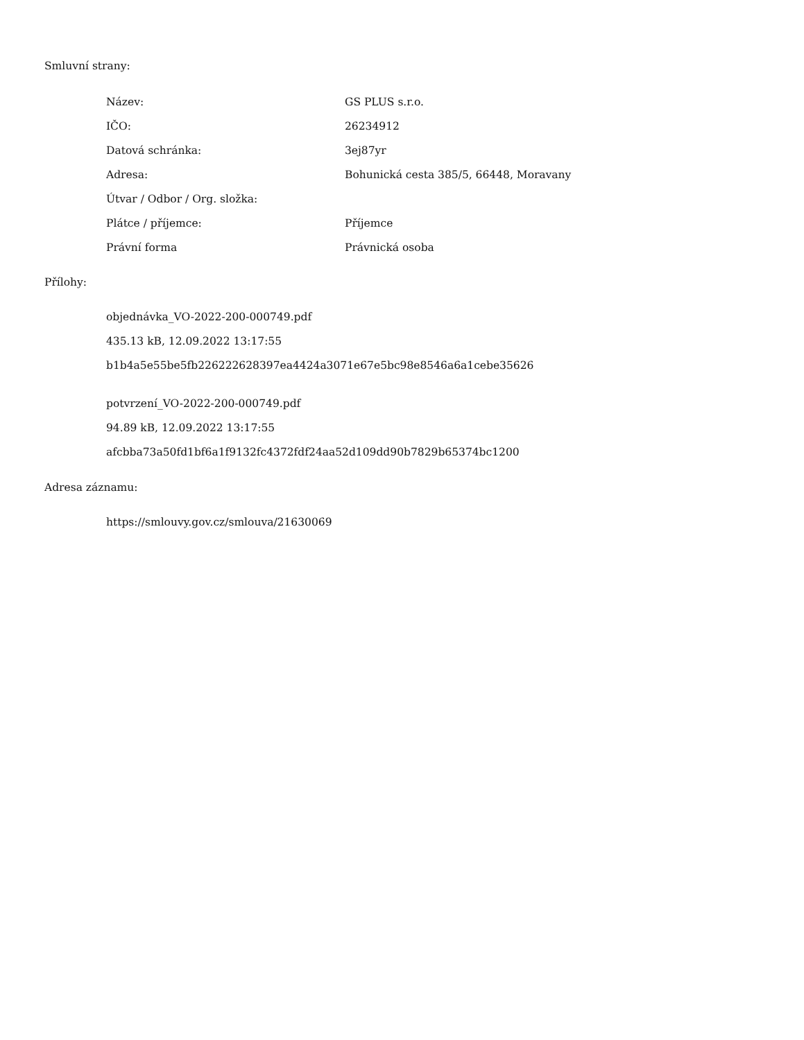Smluvní strany:
| Název: | GS PLUS s.r.o. |
| IČO: | 26234912 |
| Datová schránka: | 3ej87yr |
| Adresa: | Bohunická cesta 385/5, 66448, Moravany |
| Útvar / Odbor / Org. složka: | |
| Plátce / příjemce: | Příjemce |
| Právní forma | Právnická osoba |
Přílohy:
objednávka_VO-2022-200-000749.pdf
435.13 kB, 12.09.2022 13:17:55
b1b4a5e55be5fb226222628397ea4424a3071e67e5bc98e8546a6a1cebe35626
potvrzení_VO-2022-200-000749.pdf
94.89 kB, 12.09.2022 13:17:55
afcbba73a50fd1bf6a1f9132fc4372fdf24aa52d109dd90b7829b65374bc1200
Adresa záznamu:
https://smlouvy.gov.cz/smlouva/21630069